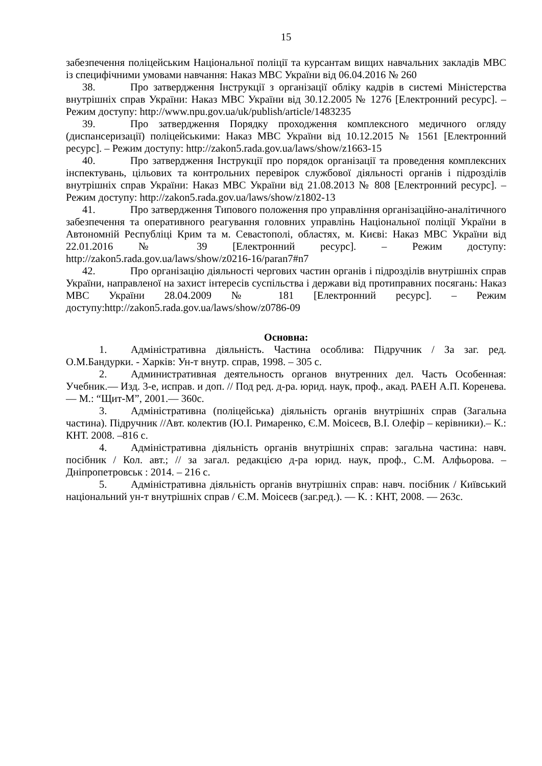15
забезпечення поліцейським Національної поліції та курсантам вищих навчальних закладів МВС із специфічними умовами навчання: Наказ МВС України від 06.04.2016 № 260
38. Про затвердження Інструкції з організації обліку кадрів в системі Міністерства внутрішніх справ України: Наказ МВС України від 30.12.2005 № 1276 [Електронний ресурс]. – Режим доступу: http://www.npu.gov.ua/uk/publish/article/1483235
39. Про затвердження Порядку проходження комплексного медичного огляду (диспансеризації) поліцейськими: Наказ МВС України від 10.12.2015 № 1561 [Електронний ресурс]. – Режим доступу: http://zakon5.rada.gov.ua/laws/show/z1663-15
40. Про затвердження Інструкції про порядок організації та проведення комплексних інспектувань, цільових та контрольних перевірок службової діяльності органів і підрозділів внутрішніх справ України: Наказ МВС України від 21.08.2013 № 808 [Електронний ресурс]. – Режим доступу: http://zakon5.rada.gov.ua/laws/show/z1802-13
41. Про затвердження Типового положення про управління організаційно-аналітичного забезпечення та оперативного реагування головних управлінь Національної поліції України в Автономній Республіці Крим та м. Севастополі, областях, м. Києві: Наказ МВС України від 22.01.2016 № 39 [Електронний ресурс]. – Режим доступу: http://zakon5.rada.gov.ua/laws/show/z0216-16/paran7#n7
42. Про організацію діяльності чергових частин органів і підрозділів внутрішніх справ України, направленої на захист інтересів суспільства і держави від протиправних посягань: Наказ МВС України 28.04.2009 № 181 [Електронний ресурс]. – Режим доступу:http://zakon5.rada.gov.ua/laws/show/z0786-09
Основна:
1. Адміністративна діяльність. Частина особлива: Підручник / За заг. ред. О.М.Бандурки. - Харків: Ун-т внутр. справ, 1998. – 305 с.
2. Административная деятельность органов внутренних дел. Часть Особенная: Учебник.— Изд. 3-е, исправ. и доп. // Под ред. д-ра. юрид. наук, проф., акад. РАЕН А.П. Коренева.— М.: “Щит-М”, 2001.— 360с.
3. Адміністративна (поліцейська) діяльність органів внутрішніх справ (Загальна частина). Підручник //Авт. колектив (Ю.І. Римаренко, Є.М. Моісеєв, В.І. Олефір – керівники).– К.: КНТ. 2008. –816 с.
4. Адміністративна діяльність органів внутрішніх справ: загальна частина: навч. посібник / Кол. авт.; // за загал. редакцією д-ра юрид. наук, проф., С.М. Алфьорова. – Дніпропетровськ : 2014. – 216 с.
5. Адміністративна діяльність органів внутрішніх справ: навч. посібник / Київський національний ун-т внутрішніх справ / Є.М. Моісеєв (заг.ред.). — К. : КНТ, 2008. — 263с.